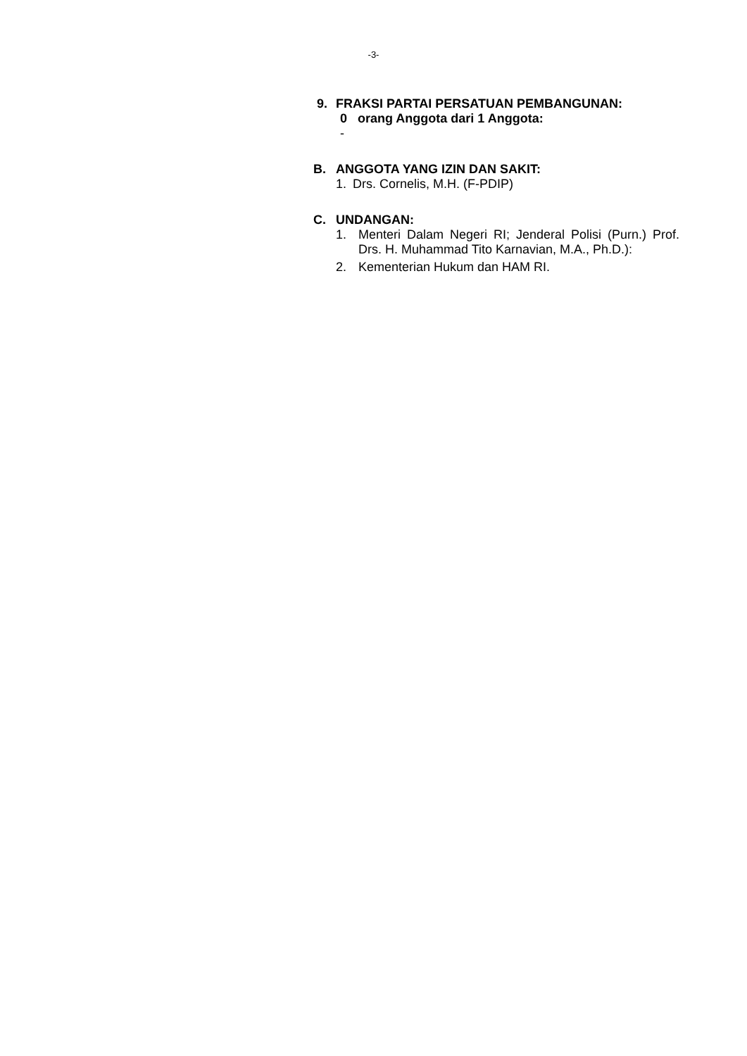-3-
9. FRAKSI PARTAI PERSATUAN PEMBANGUNAN:
0 orang Anggota dari 1 Anggota:
-
B. ANGGOTA YANG IZIN DAN SAKIT:
1. Drs. Cornelis, M.H. (F-PDIP)
C. UNDANGAN:
1. Menteri Dalam Negeri RI; Jenderal Polisi (Purn.) Prof. Drs. H. Muhammad Tito Karnavian, M.A., Ph.D.):
2. Kementerian Hukum dan HAM RI.